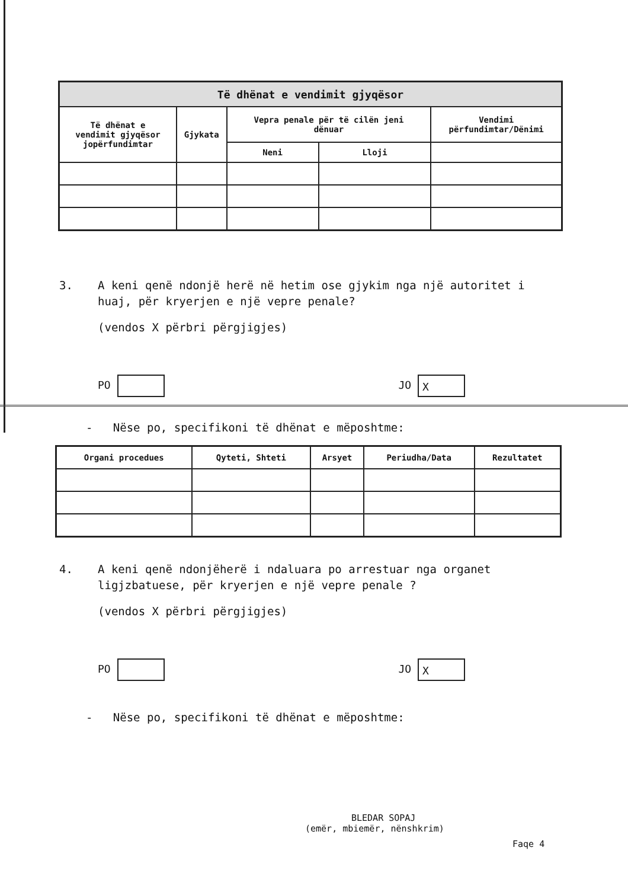| Të dhënat e vendimit gjyqësor | | | | |
| --- | --- | --- | --- | --- |
| Të dhënat e vendimit gjyqësor jopërfundimtar | Gjykata | Vepra penale për të cilën jeni dënuar | | Vendimi përfundimtar/Dënimi |
| | | Neni | Lloji | |
3. A keni qenë ndonjë herë në hetim ose gjykim nga një autoritet i
huaj, për kryerjen e një vepre penale?
(vendos X përbri përgjigjes)
PO JO X
- Nëse po, specifikoni të dhënat e mëposhtme:
| Organi procedues | Qyteti, Shteti | Arsyet | Periudha/Data | Rezultatet |
| --- | --- | --- | --- | --- |
4. A keni qenë ndonjëherë i ndaluara po arrestuar nga organet
ligjzbatuese, për kryerjen e një vepre penale ?
(vendos X përbri përgjigjes)
PO JO X
- Nëse po, specifikoni të dhënat e mëposhtme:
BLEDAR SOPAJ
(emër, mbiemër, nënshkrim)
Faqe 4